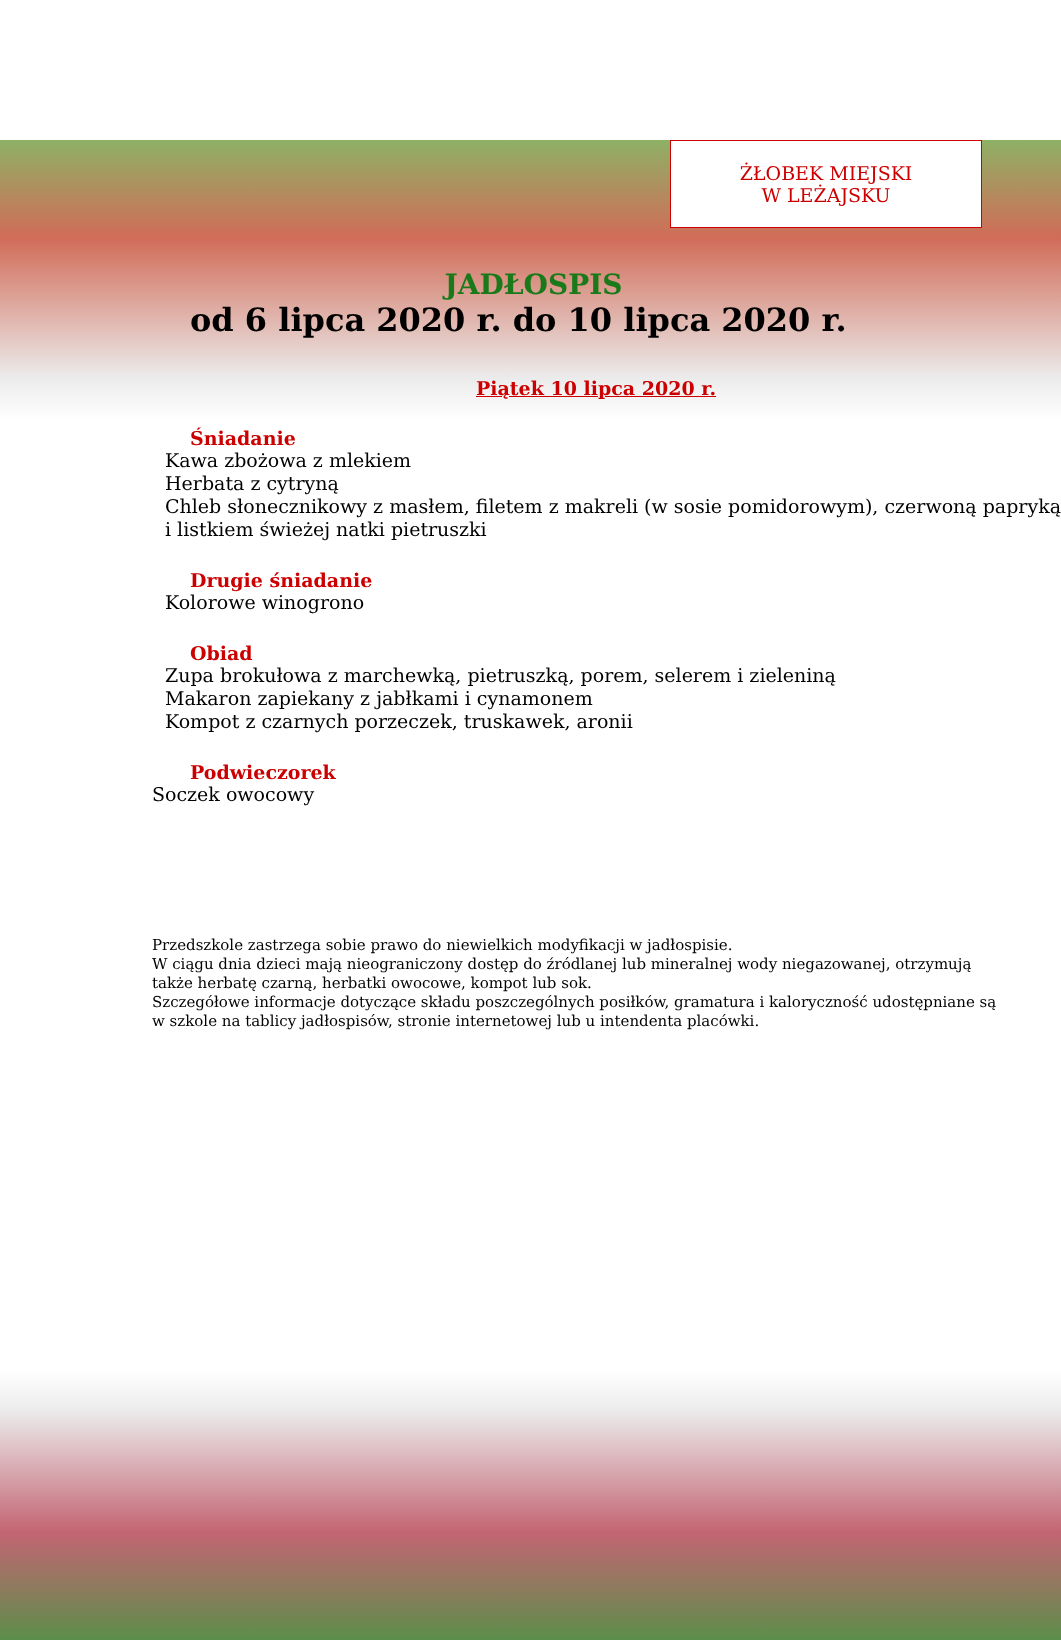ŻŁOBEK MIEJSKI
W LEŻAJSKU
JADŁOSPIS
od 6 lipca 2020 r. do 10 lipca 2020 r.
Piątek 10 lipca 2020 r.
Śniadanie
Kawa zbożowa z mlekiem
Herbata z cytryną
Chleb słonecznikowy z masłem, filetem z makreli (w sosie pomidorowym), czerwoną papryką i listkiem świeżej natki pietruszki
Drugie śniadanie
Kolorowe winogrono
Obiad
Zupa brokułowa z marchewką, pietruszką, porem, selerem i zieleniną
Makaron zapiekany z jabłkami i cynamonem
Kompot z czarnych porzeczek, truskawek, aronii
Podwieczorek
Soczek owocowy
Przedszkole zastrzega sobie prawo do niewielkich modyfikacji w jadłospisie.
W ciągu dnia dzieci mają nieograniczony dostęp do źródlanej lub mineralnej wody niegazowanej, otrzymują także herbatę czarną, herbatki owocowe, kompot lub sok.
Szczegółowe informacje dotyczące składu poszczególnych posiłków, gramatura i kaloryczność udostępniane są w szkole na tablicy jadłospisów, stronie internetowej lub u intendenta placówki.